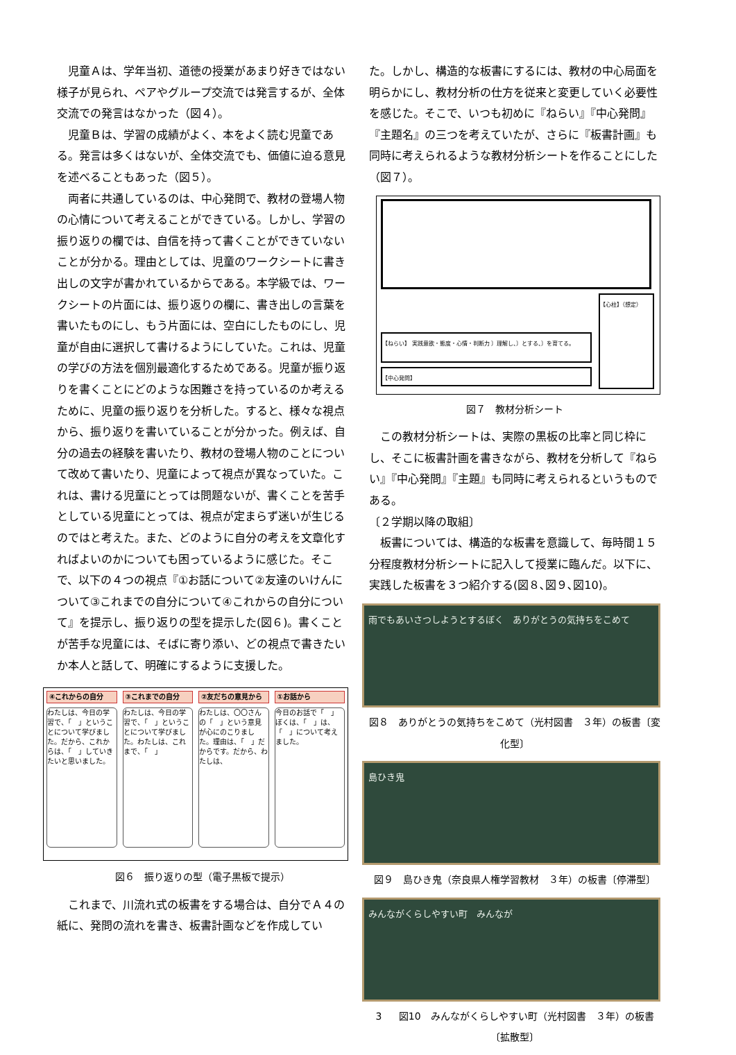児童Ａは、学年当初、道徳の授業があまり好きではない様子が見られ、ペアやグループ交流では発言するが、全体交流での発言はなかった（図４）。
児童Ｂは、学習の成績がよく、本をよく読む児童である。発言は多くはないが、全体交流でも、価値に迫る意見を述べることもあった（図５）。
両者に共通しているのは、中心発問で、教材の登場人物の心情について考えることができている。しかし、学習の振り返りの欄では、自信を持って書くことができていないことが分かる。理由としては、児童のワークシートに書き出しの文字が書かれているからである。本学級では、ワークシートの片面には、振り返りの欄に、書き出しの言葉を書いたものにし、もう片面には、空白にしたものにし、児童が自由に選択して書けるようにしていた。これは、児童の学びの方法を個別最適化するためである。児童が振り返りを書くことにどのような困難さを持っているのか考えるために、児童の振り返りを分析した。すると、様々な視点から、振り返りを書いていることが分かった。例えば、自分の過去の経験を書いたり、教材の登場人物のことについて改めて書いたり、児童によって視点が異なっていた。これは、書ける児童にとっては問題ないが、書くことを苦手としている児童にとっては、視点が定まらず迷いが生じるのではと考えた。また、どのように自分の考えを文章化すればよいのかについても困っているように感じた。そこで、以下の４つの視点『①お話について②友達のいけんについて③これまでの自分について④これからの自分について』を提示し、振り返りの型を提示した(図６)。書くことが苦手な児童には、そばに寄り添い、どの視点で書きたいか本人と話して、明確にするように支援した。
④これからの自分
わたしは、今日の学習で、「　」ということについて学びました。だから、これからは、「　」していきたいと思いました。
③これまでの自分
わたしは、今日の学習で、「　」ということについて学びました。わたしは、これまで、「　」
②友だちの意見から
わたしは、〇〇さんの「　」という意見が心にのこりました。理由は、「　」だからです。だから、わたしは、
①お話から
今日のお話で「　」ぼくは、「　」は、「　」について考えました。
図６　振り返りの型（電子黒板で提示）
これまで、川流れ式の板書をする場合は、自分でＡ４の紙に、発問の流れを書き、板書計画などを作成してい
た。しかし、構造的な板書にするには、教材の中心局面を明らかにし、教材分析の仕方を従来と変更していく必要性を感じた。そこで、いつも初めに『ねらい』『中心発問』『主題名』の三つを考えていたが、さらに『板書計画』も同時に考えられるような教材分析シートを作ることにした（図７）。
【心柱】（想定）
【ねらい】 実践意欲・態度・心情・判断力 〕理解し、〕とする、〕を育てる。
【中心発問】
図７　教材分析シート
この教材分析シートは、実際の黒板の比率と同じ枠にし、そこに板書計画を書きながら、教材を分析して『ねらい』『中心発問』『主題』も同時に考えられるというものである。
〔２学期以降の取組〕
板書については、構造的な板書を意識して、毎時間１５分程度教材分析シートに記入して授業に臨んだ。以下に、実践した板書を３つ紹介する(図８､図９､図10)。
雨でもあいさつしようとするぼく　ありがとうの気持ちをこめて
図８　ありがとうの気持ちをこめて（光村図書　３年）の板書〔変化型〕
島ひき鬼
図９　島ひき鬼（奈良県人権学習教材　３年）の板書〔停滞型〕
みんながくらしやすい町　みんなが
3 図10　みんながくらしやすい町（光村図書　３年）の板書〔拡散型〕